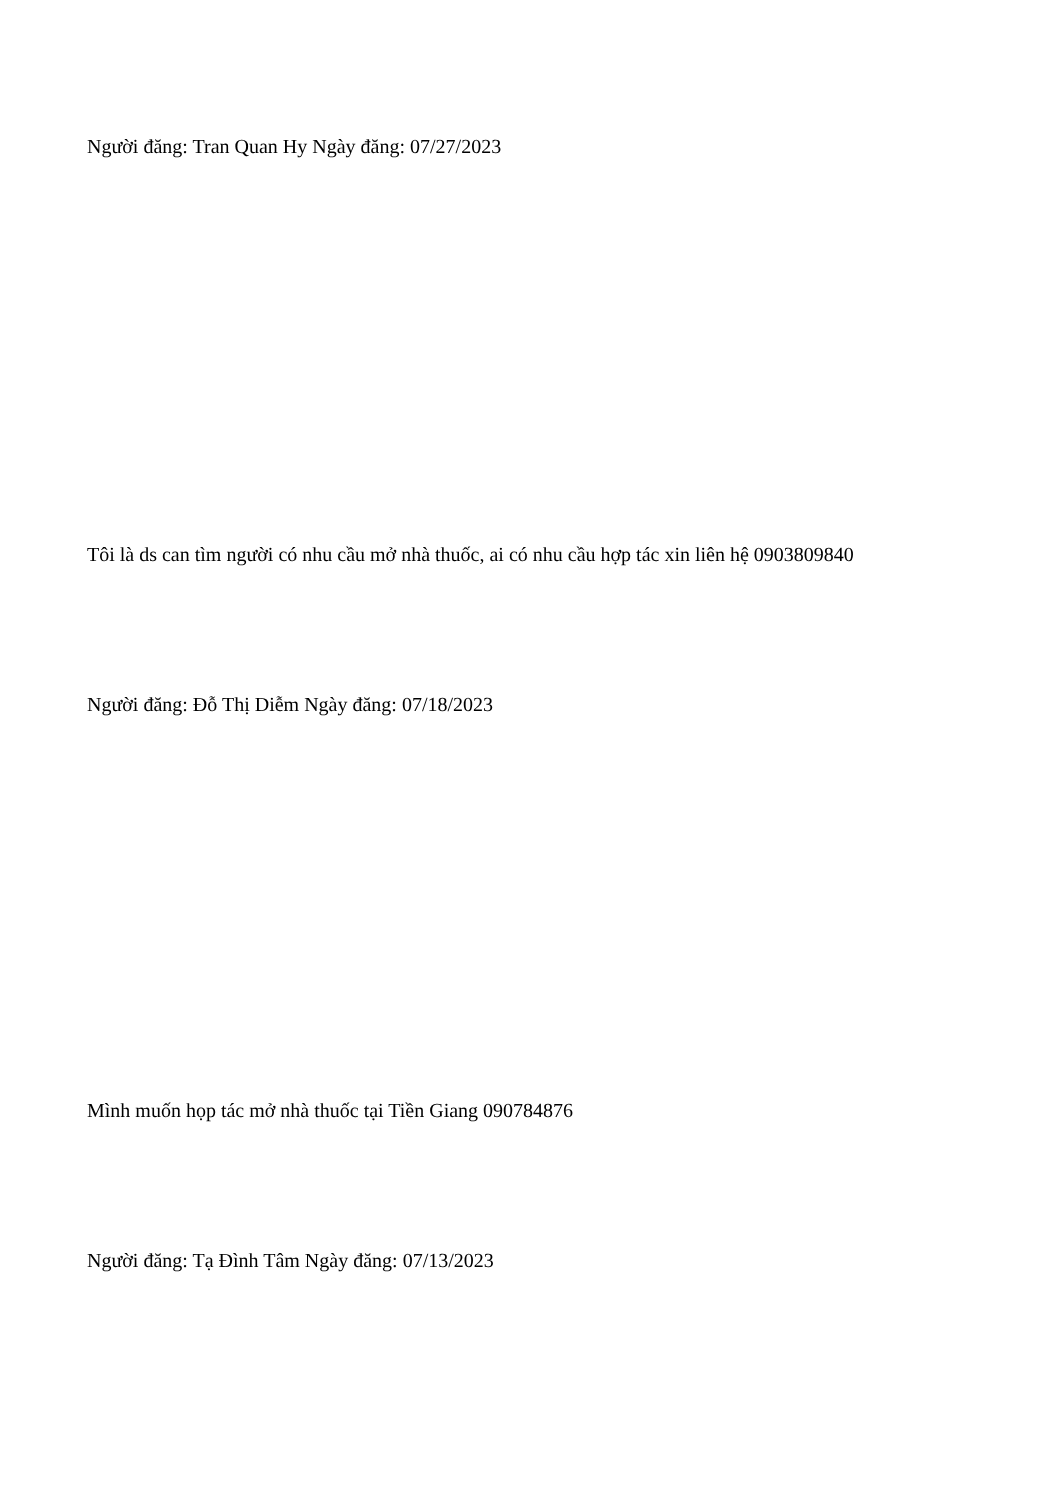Người đăng: Tran Quan Hy Ngày đăng: 07/27/2023
Tôi là ds can tìm người có nhu cầu mở nhà thuốc, ai có nhu cầu hợp tác xin liên hệ 0903809840
Người đăng: Đỗ Thị Diễm Ngày đăng: 07/18/2023
Mình muốn họp tác mở nhà thuốc tại Tiền Giang 090784876
Người đăng: Tạ Đình Tâm Ngày đăng: 07/13/2023